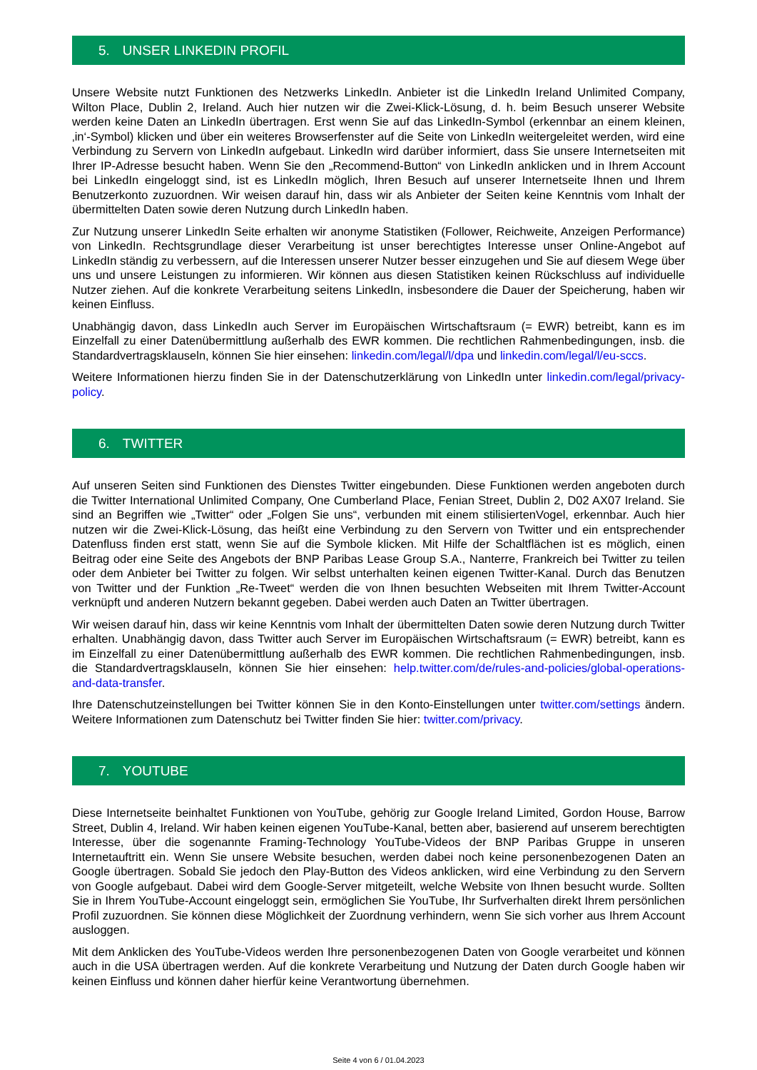5. UNSER LINKEDIN PROFIL
Unsere Website nutzt Funktionen des Netzwerks LinkedIn. Anbieter ist die LinkedIn Ireland Unlimited Company, Wilton Place, Dublin 2, Ireland. Auch hier nutzen wir die Zwei-Klick-Lösung, d. h. beim Besuch unserer Website werden keine Daten an LinkedIn übertragen. Erst wenn Sie auf das LinkedIn-Symbol (erkennbar an einem kleinen, ‚in‘-Symbol) klicken und über ein weiteres Browserfenster auf die Seite von LinkedIn weitergeleitet werden, wird eine Verbindung zu Servern von LinkedIn aufgebaut. LinkedIn wird darüber informiert, dass Sie unsere Internetseiten mit Ihrer IP-Adresse besucht haben. Wenn Sie den „Recommend-Button“ von LinkedIn anklicken und in Ihrem Account bei LinkedIn eingeloggt sind, ist es LinkedIn möglich, Ihren Besuch auf unserer Internetseite Ihnen und Ihrem Benutzerkonto zuzuordnen. Wir weisen darauf hin, dass wir als Anbieter der Seiten keine Kenntnis vom Inhalt der übermittelten Daten sowie deren Nutzung durch LinkedIn haben.
Zur Nutzung unserer LinkedIn Seite erhalten wir anonyme Statistiken (Follower, Reichweite, Anzeigen Performance) von LinkedIn. Rechtsgrundlage dieser Verarbeitung ist unser berechtigtes Interesse unser Online-Angebot auf LinkedIn ständig zu verbessern, auf die Interessen unserer Nutzer besser einzugehen und Sie auf diesem Wege über uns und unsere Leistungen zu informieren. Wir können aus diesen Statistiken keinen Rückschluss auf individuelle Nutzer ziehen. Auf die konkrete Verarbeitung seitens LinkedIn, insbesondere die Dauer der Speicherung, haben wir keinen Einfluss.
Unabhängig davon, dass LinkedIn auch Server im Europäischen Wirtschaftsraum (= EWR) betreibt, kann es im Einzelfall zu einer Datenübermittlung außerhalb des EWR kommen. Die rechtlichen Rahmenbedingungen, insb. die Standardvertragsklauseln, können Sie hier einsehen: linkedin.com/legal/l/dpa und linkedin.com/legal/l/eu-sccs.
Weitere Informationen hierzu finden Sie in der Datenschutzerklärung von LinkedIn unter linkedin.com/legal/privacy-policy.
6. TWITTER
Auf unseren Seiten sind Funktionen des Dienstes Twitter eingebunden. Diese Funktionen werden angeboten durch die Twitter International Unlimited Company, One Cumberland Place, Fenian Street, Dublin 2, D02 AX07 Ireland. Sie sind an Begriffen wie „Twitter“ oder „Folgen Sie uns“, verbunden mit einem stilisiertenVogel, erkennbar. Auch hier nutzen wir die Zwei-Klick-Lösung, das heißt eine Verbindung zu den Servern von Twitter und ein entsprechender Datenfluss finden erst statt, wenn Sie auf die Symbole klicken. Mit Hilfe der Schaltflächen ist es möglich, einen Beitrag oder eine Seite des Angebots der BNP Paribas Lease Group S.A., Nanterre, Frankreich bei Twitter zu teilen oder dem Anbieter bei Twitter zu folgen. Wir selbst unterhalten keinen eigenen Twitter-Kanal. Durch das Benutzen von Twitter und der Funktion „Re-Tweet“ werden die von Ihnen besuchten Webseiten mit Ihrem Twitter-Account verknüpft und anderen Nutzern bekannt gegeben. Dabei werden auch Daten an Twitter übertragen.
Wir weisen darauf hin, dass wir keine Kenntnis vom Inhalt der übermittelten Daten sowie deren Nutzung durch Twitter erhalten. Unabhängig davon, dass Twitter auch Server im Europäischen Wirtschaftsraum (= EWR) betreibt, kann es im Einzelfall zu einer Datenübermittlung außerhalb des EWR kommen. Die rechtlichen Rahmenbedingungen, insb. die Standardvertragsklauseln, können Sie hier einsehen: help.twitter.com/de/rules-and-policies/global-operations-and-data-transfer.
Ihre Datenschutzeinstellungen bei Twitter können Sie in den Konto-Einstellungen unter twitter.com/settings ändern. Weitere Informationen zum Datenschutz bei Twitter finden Sie hier: twitter.com/privacy.
7. YOUTUBE
Diese Internetseite beinhaltet Funktionen von YouTube, gehörig zur Google Ireland Limited, Gordon House, Barrow Street, Dublin 4, Ireland. Wir haben keinen eigenen YouTube-Kanal, betten aber, basierend auf unserem berechtigten Interesse, über die sogenannte Framing-Technology YouTube-Videos der BNP Paribas Gruppe in unseren Internetauftritt ein. Wenn Sie unsere Website besuchen, werden dabei noch keine personenbezogenen Daten an Google übertragen. Sobald Sie jedoch den Play-Button des Videos anklicken, wird eine Verbindung zu den Servern von Google aufgebaut. Dabei wird dem Google-Server mitgeteilt, welche Website von Ihnen besucht wurde. Sollten Sie in Ihrem YouTube-Account eingeloggt sein, ermöglichen Sie YouTube, Ihr Surfverhalten direkt Ihrem persönlichen Profil zuzuordnen. Sie können diese Möglichkeit der Zuordnung verhindern, wenn Sie sich vorher aus Ihrem Account ausloggen.
Mit dem Anklicken des YouTube-Videos werden Ihre personenbezogenen Daten von Google verarbeitet und können auch in die USA übertragen werden. Auf die konkrete Verarbeitung und Nutzung der Daten durch Google haben wir keinen Einfluss und können daher hierfür keine Verantwortung übernehmen.
Seite 4 von 6 / 01.04.2023